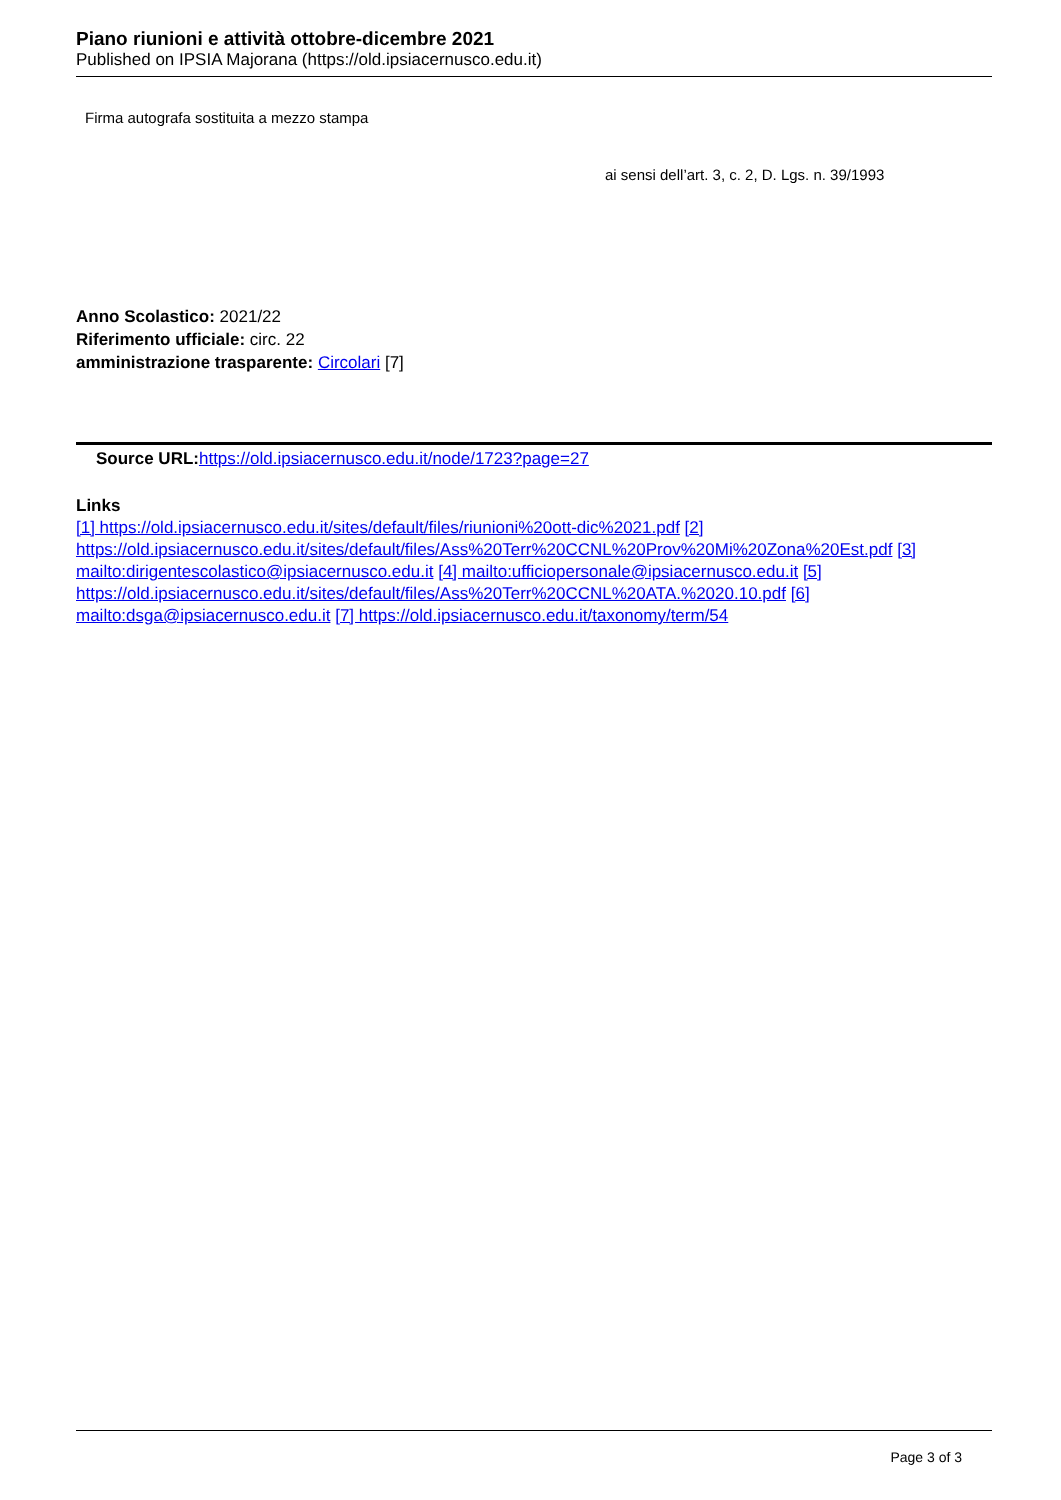Piano riunioni e attività ottobre-dicembre 2021
Published on IPSIA Majorana (https://old.ipsiacernusco.edu.it)
Firma autografa sostituita a mezzo stampa
ai sensi dell’art. 3, c. 2, D. Lgs. n. 39/1993
Anno Scolastico: 2021/22
Riferimento ufficiale: circ. 22
amministrazione trasparente: Circolari [7]
Source URL: https://old.ipsiacernusco.edu.it/node/1723?page=27
Links
[1] https://old.ipsiacernusco.edu.it/sites/default/files/riunioni%20ott-dic%2021.pdf [2] https://old.ipsiacernusco.edu.it/sites/default/files/Ass%20Terr%20CCNL%20Prov%20Mi%20Zona%20Est.pdf [3] mailto:dirigentescolastico@ipsiacernusco.edu.it [4] mailto:ufficiopersonale@ipsiacernusco.edu.it [5] https://old.ipsiacernusco.edu.it/sites/default/files/Ass%20Terr%20CCNL%20ATA.%2020.10.pdf [6] mailto:dsga@ipsiacernusco.edu.it [7] https://old.ipsiacernusco.edu.it/taxonomy/term/54
Page 3 of 3